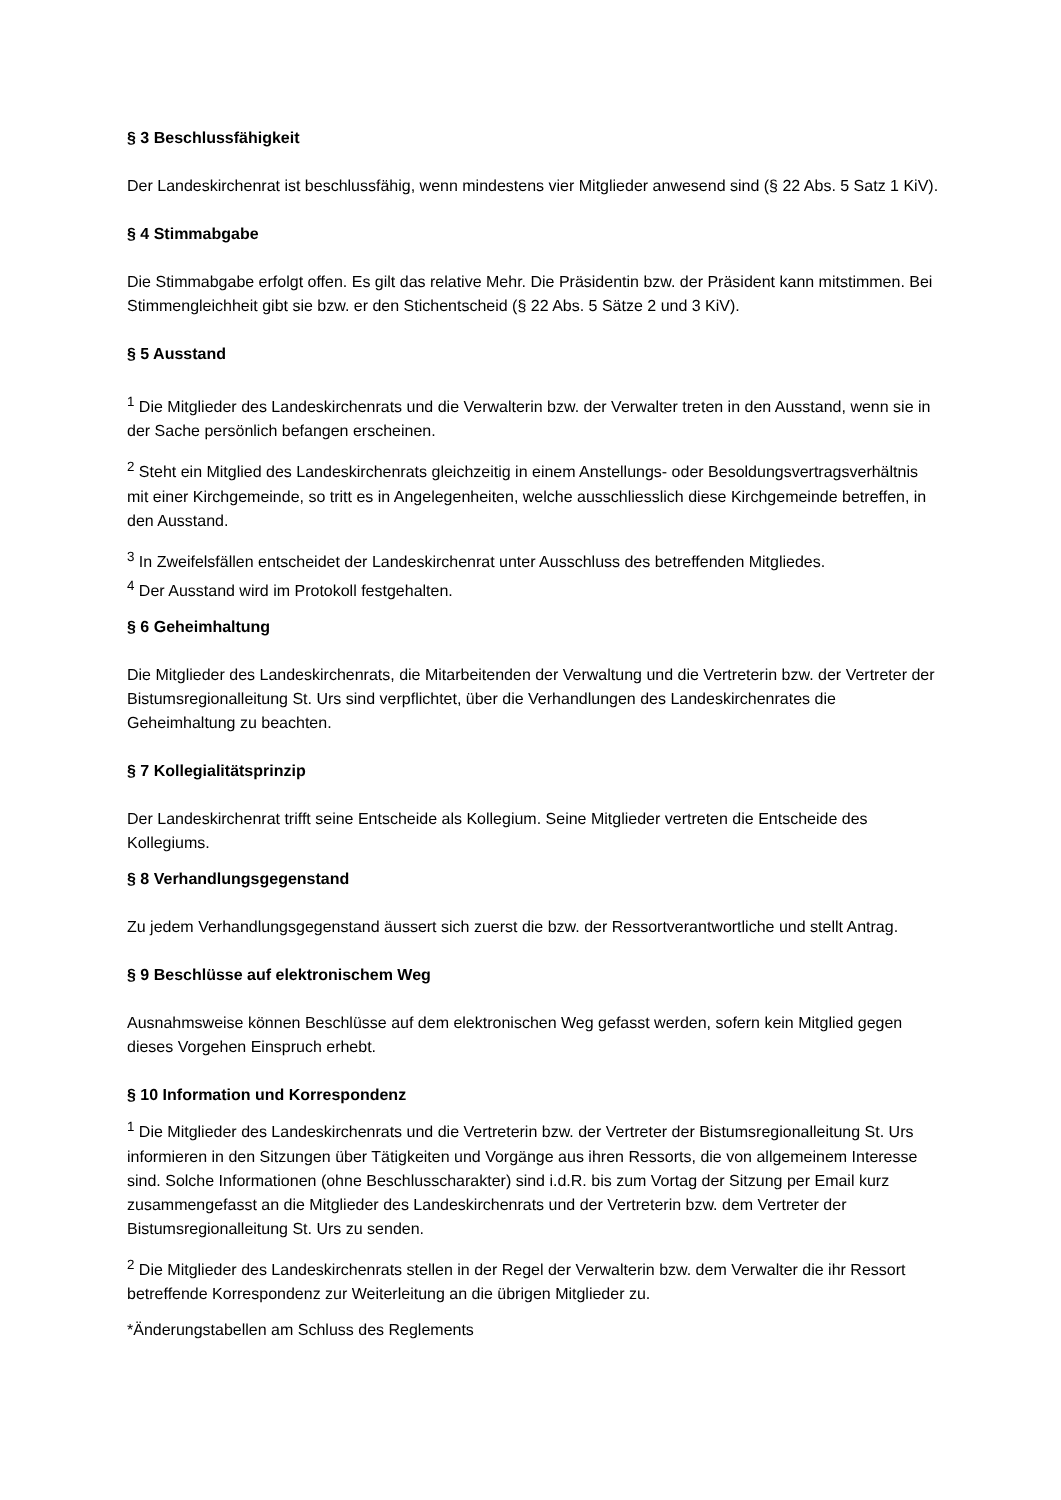§ 3 Beschlussfähigkeit
Der Landeskirchenrat ist beschlussfähig, wenn mindestens vier Mitglieder anwesend sind (§ 22 Abs. 5 Satz 1 KiV).
§ 4 Stimmabgabe
Die Stimmabgabe erfolgt offen. Es gilt das relative Mehr. Die Präsidentin bzw. der Präsident kann mitstimmen. Bei Stimmengleichheit gibt sie bzw. er den Stichentscheid (§ 22 Abs. 5 Sätze 2 und 3 KiV).
§ 5 Ausstand
<sup>1</sup> Die Mitglieder des Landeskirchenrats und die Verwalterin bzw. der Verwalter treten in den Ausstand, wenn sie in der Sache persönlich befangen erscheinen.
<sup>2</sup> Steht ein Mitglied des Landeskirchenrats gleichzeitig in einem Anstellungs- oder Besoldungsvertragsverhältnis mit einer Kirchgemeinde, so tritt es in Angelegenheiten, welche ausschliesslich diese Kirchgemeinde betreffen, in den Ausstand.
<sup>3</sup> In Zweifelsfällen entscheidet der Landeskirchenrat unter Ausschluss des betreffenden Mitgliedes.
<sup>4</sup> Der Ausstand wird im Protokoll festgehalten.
§ 6 Geheimhaltung
Die Mitglieder des Landeskirchenrats, die Mitarbeitenden der Verwaltung und die Vertreterin bzw. der Vertreter der Bistumsregionalleitung St. Urs sind verpflichtet, über die Verhandlungen des Landeskirchenrates die Geheimhaltung zu beachten.
§ 7 Kollegialitätsprinzip
Der Landeskirchenrat trifft seine Entscheide als Kollegium. Seine Mitglieder vertreten die Entscheide des Kollegiums.
§ 8 Verhandlungsgegenstand
Zu jedem Verhandlungsgegenstand äussert sich zuerst die bzw. der Ressortverantwortliche und stellt Antrag.
§ 9 Beschlüsse auf elektronischem Weg
Ausnahmsweise können Beschlüsse auf dem elektronischen Weg gefasst werden, sofern kein Mitglied gegen dieses Vorgehen Einspruch erhebt.
§ 10 Information und Korrespondenz
<sup>1</sup> Die Mitglieder des Landeskirchenrats und die Vertreterin bzw. der Vertreter der Bistumsregionalleitung St. Urs informieren in den Sitzungen über Tätigkeiten und Vorgänge aus ihren Ressorts, die von allgemeinem Interesse sind. Solche Informationen (ohne Beschlusscharakter) sind i.d.R. bis zum Vortag der Sitzung per Email kurz zusammengefasst an die Mitglieder des Landeskirchenrats und der Vertreterin bzw. dem Vertreter der Bistumsregionalleitung St. Urs zu senden.
<sup>2</sup> Die Mitglieder des Landeskirchenrats stellen in der Regel der Verwalterin bzw. dem Verwalter die ihr Ressort betreffende Korrespondenz zur Weiterleitung an die übrigen Mitglieder zu.
*Änderungstabellen am Schluss des Reglements